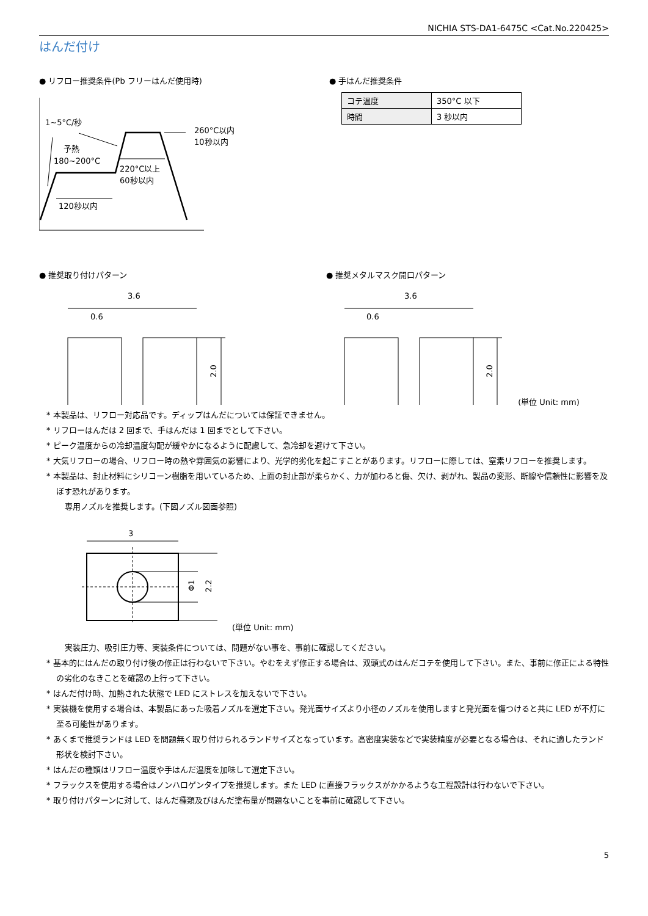NICHIA STS-DA1-6475C <Cat.No.220425>
はんだ付け
● リフロー推奨条件(Pb フリーはんだ使用時)
1~5°C/秒
予熱
180~200°C
260°C以内
10秒以内
220°C以上
60秒以内
120秒以内
● 手はんだ推奨条件
| コテ温度 | 350°C 以下 |
| 時間 | 3 秒以内 |
● 推奨取り付けパターン
3.6
0.6
2.0
● 推奨メタルマスク開口パターン
3.6
0.6
2.0
(単位 Unit: mm)
* 本製品は、リフロー対応品です。ディップはんだについては保証できません。
* リフローはんだは 2 回まで、手はんだは 1 回までとして下さい。
* ピーク温度からの冷却温度勾配が緩やかになるように配慮して、急冷却を避けて下さい。
* 大気リフローの場合、リフロー時の熱や雰囲気の影響により、光学的劣化を起こすことがあります。リフローに際しては、窒素リフローを推奨します。
* 本製品は、封止材料にシリコーン樹脂を用いているため、上面の封止部が柔らかく、力が加わると傷、欠け、剥がれ、製品の変形、断線や信頼性に影響を及ぼす恐れがあります。
専用ノズルを推奨します。(下図ノズル図面参照)
3
Φ1
2.2
(単位 Unit: mm)
実装圧力、吸引圧力等、実装条件については、問題がない事を、事前に確認してください。
* 基本的にはんだの取り付け後の修正は行わないで下さい。やむをえず修正する場合は、双頭式のはんだコテを使用して下さい。また、事前に修正による特性の劣化のなきことを確認の上行って下さい。
* はんだ付け時、加熱された状態で LED にストレスを加えないで下さい。
* 実装機を使用する場合は、本製品にあった吸着ノズルを選定下さい。発光面サイズより小径のノズルを使用しますと発光面を傷つけると共に LED が不灯に至る可能性があります。
* あくまで推奨ランドは LED を問題無く取り付けられるランドサイズとなっています。高密度実装などで実装精度が必要となる場合は、それに適したランド形状を検討下さい。
* はんだの種類はリフロー温度や手はんだ温度を加味して選定下さい。
* フラックスを使用する場合はノンハロゲンタイプを推奨します。また LED に直接フラックスがかかるような工程設計は行わないで下さい。
* 取り付けパターンに対して、はんだ種類及びはんだ塗布量が問題ないことを事前に確認して下さい。
5